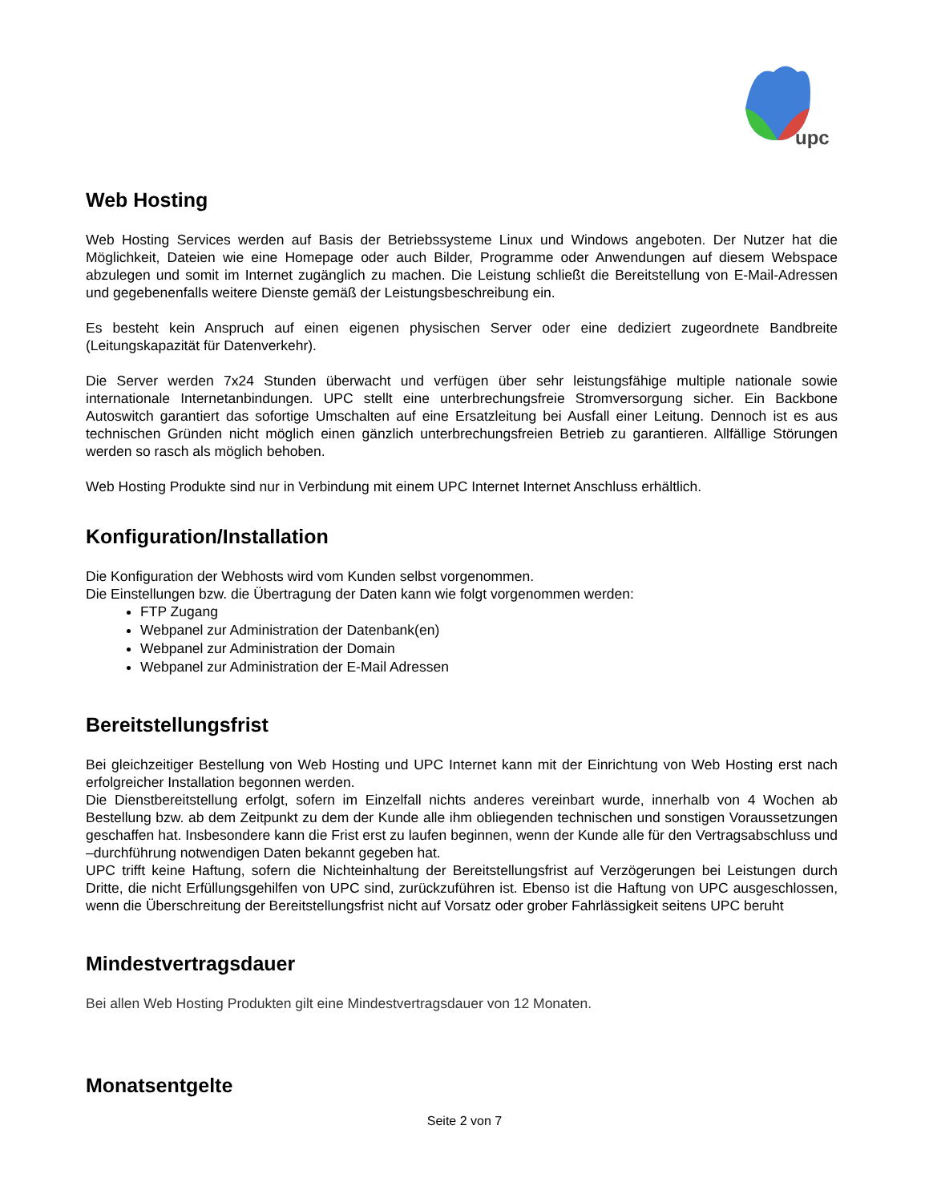upc
Web Hosting
Web Hosting Services werden auf Basis der Betriebssysteme Linux und Windows angeboten. Der Nutzer hat die Möglichkeit, Dateien wie eine Homepage oder auch Bilder, Programme oder Anwendungen auf diesem Webspace abzulegen und somit im Internet zugänglich zu machen. Die Leistung schließt die Bereitstellung von E-Mail-Adressen und gegebenenfalls weitere Dienste gemäß der Leistungsbeschreibung ein.
Es besteht kein Anspruch auf einen eigenen physischen Server oder eine dediziert zugeordnete Bandbreite (Leitungskapazität für Datenverkehr).
Die Server werden 7x24 Stunden überwacht und verfügen über sehr leistungsfähige multiple nationale sowie internationale Internetanbindungen. UPC stellt eine unterbrechungsfreie Stromversorgung sicher. Ein Backbone Autoswitch garantiert das sofortige Umschalten auf eine Ersatzleitung bei Ausfall einer Leitung. Dennoch ist es aus technischen Gründen nicht möglich einen gänzlich unterbrechungsfreien Betrieb zu garantieren. Allfällige Störungen werden so rasch als möglich behoben.
Web Hosting Produkte sind nur in Verbindung mit einem UPC Internet Internet Anschluss erhältlich.
Konfiguration/Installation
Die Konfiguration der Webhosts wird vom Kunden selbst vorgenommen.
Die Einstellungen bzw. die Übertragung der Daten kann wie folgt vorgenommen werden:
FTP Zugang
Webpanel zur Administration der Datenbank(en)
Webpanel zur Administration der Domain
Webpanel zur Administration der E-Mail Adressen
Bereitstellungsfrist
Bei gleichzeitiger Bestellung von Web Hosting und UPC Internet kann mit der Einrichtung von Web Hosting erst nach erfolgreicher Installation begonnen werden.
Die Dienstbereitstellung erfolgt, sofern im Einzelfall nichts anderes vereinbart wurde, innerhalb von 4 Wochen ab Bestellung bzw. ab dem Zeitpunkt zu dem der Kunde alle ihm obliegenden technischen und sonstigen Voraussetzungen geschaffen hat. Insbesondere kann die Frist erst zu laufen beginnen, wenn der Kunde alle für den Vertragsabschluss und –durchführung notwendigen Daten bekannt gegeben hat.
UPC trifft keine Haftung, sofern die Nichteinhaltung der Bereitstellungsfrist auf Verzögerungen bei Leistungen durch Dritte, die nicht Erfüllungsgehilfen von UPC sind, zurückzuführen ist. Ebenso ist die Haftung von UPC ausgeschlossen, wenn die Überschreitung der Bereitstellungsfrist nicht auf Vorsatz oder grober Fahrlässigkeit seitens UPC beruht
Mindestvertragsdauer
Bei allen Web Hosting Produkten gilt eine Mindestvertragsdauer von 12 Monaten.
Monatsentgelte
Seite 2 von 7